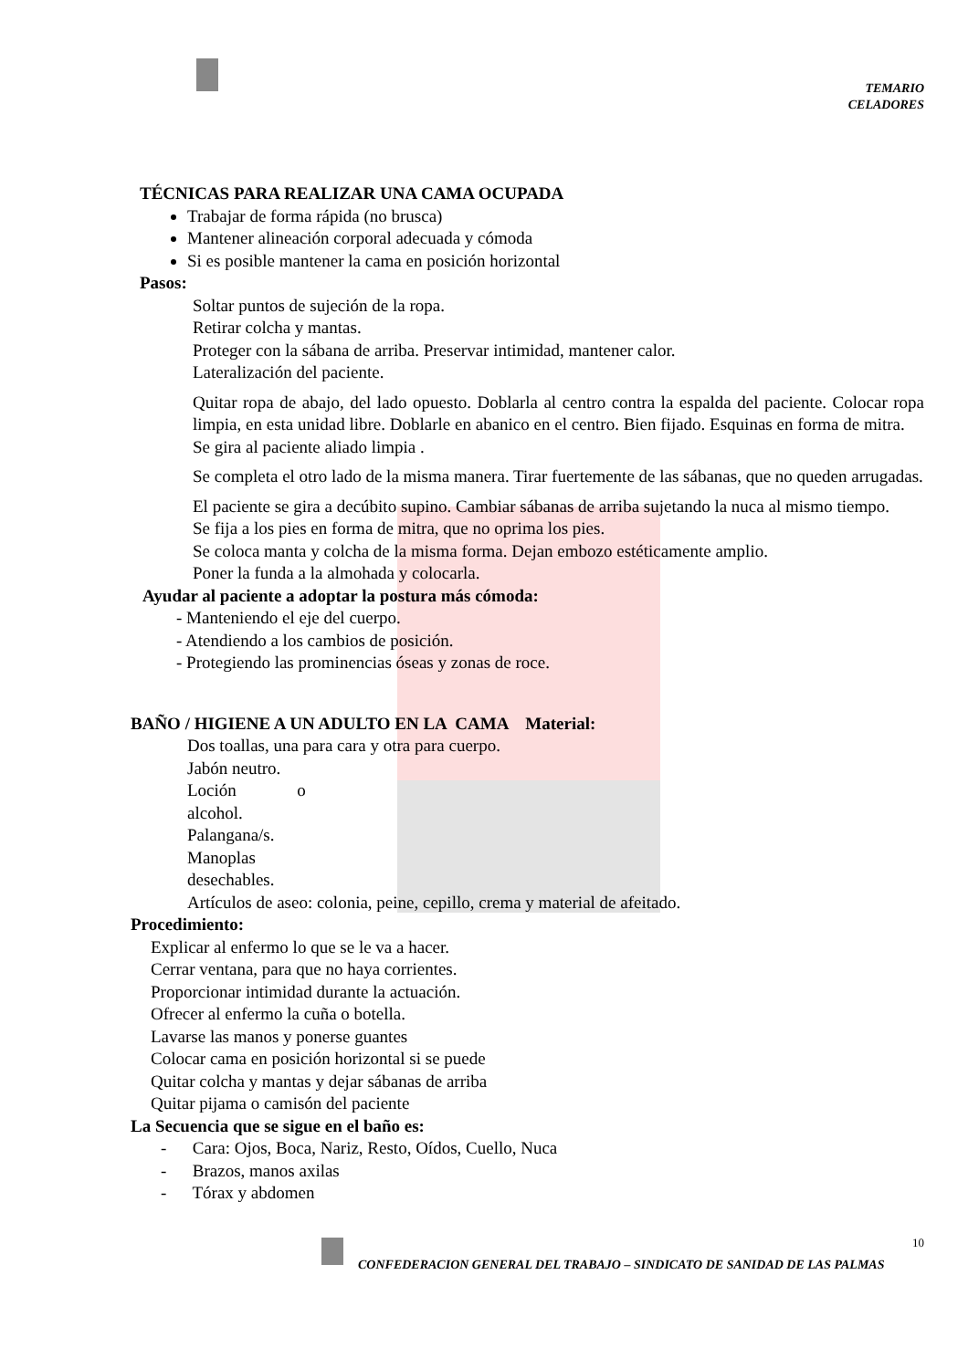TEMARIO
CELADORES
TÉCNICAS PARA REALIZAR UNA CAMA OCUPADA
Trabajar de forma rápida (no brusca)
Mantener alineación corporal adecuada y cómoda
Si es posible mantener la cama en posición horizontal
Pasos:
Soltar puntos de sujeción de la ropa.
Retirar colcha y mantas.
Proteger con la sábana de arriba. Preservar intimidad, mantener calor.
Lateralización del paciente.
Quitar ropa de abajo, del lado opuesto. Doblarla al centro contra la espalda del paciente. Colocar ropa limpia, en esta unidad libre. Doblarle en abanico en el centro. Bien fijado. Esquinas en forma de mitra.
Se gira al paciente aliado limpia .
Se completa el otro lado de la misma manera. Tirar fuertemente de las sábanas, que no queden arrugadas.
El paciente se gira a decúbito supino. Cambiar sábanas de arriba sujetando la nuca al mismo tiempo.
Se fija a los pies en forma de mitra, que no oprima los pies.
Se coloca manta y colcha de la misma forma. Dejan embozo estéticamente amplio.
Poner la funda a la almohada y colocarla.
Ayudar al paciente a adoptar la postura más cómoda:
- Manteniendo el eje del cuerpo.
- Atendiendo a los cambios de posición.
- Protegiendo las prominencias óseas y zonas de roce.
BAÑO / HIGIENE A UN ADULTO EN LA CAMA Material:
Dos toallas, una para cara y otra para cuerpo.
Jabón neutro.
Loción o
alcohol.
Palangana/s.
Manoplas
desechables.
Artículos de aseo: colonia, peine, cepillo, crema y material de afeitado.
Procedimiento:
Explicar al enfermo lo que se le va a hacer.
Cerrar ventana, para que no haya corrientes.
Proporcionar intimidad durante la actuación.
Ofrecer al enfermo la cuña o botella.
Lavarse las manos y ponerse guantes
Colocar cama en posición horizontal si se puede
Quitar colcha y mantas y dejar sábanas de arriba
Quitar pijama o camisón del paciente
La Secuencia que se sigue en el baño es:
- Cara: Ojos, Boca, Nariz, Resto, Oídos, Cuello, Nuca
- Brazos, manos axilas
- Tórax y abdomen
10
CONFEDERACION GENERAL DEL TRABAJO – SINDICATO DE SANIDAD DE LAS PALMAS